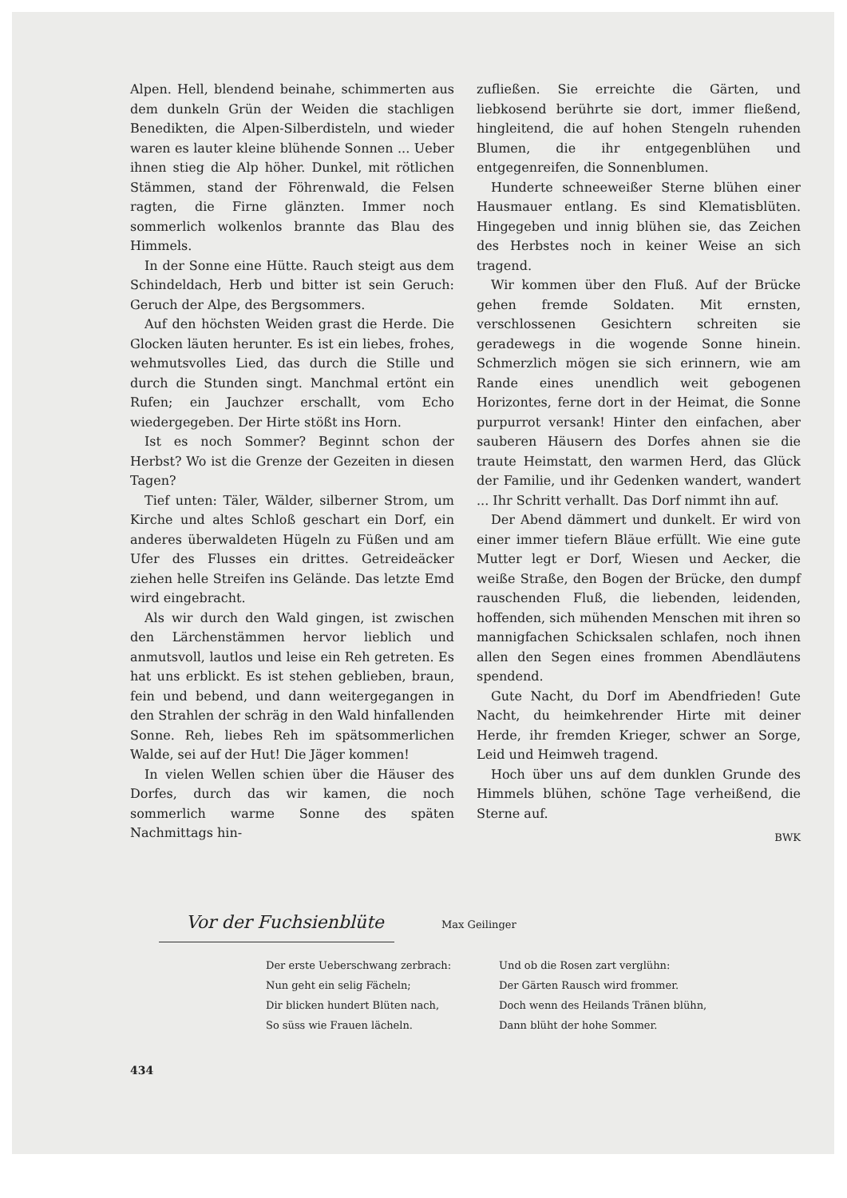Alpen. Hell, blendend beinahe, schimmerten aus dem dunkeln Grün der Weiden die stachligen Benedikten, die Alpen-Silberdisteln, und wieder waren es lauter kleine blühende Sonnen ... Ueber ihnen stieg die Alp höher. Dunkel, mit rötlichen Stämmen, stand der Föhrenwald, die Felsen ragten, die Firne glänzten. Immer noch sommerlich wolkenlos brannte das Blau des Himmels.
In der Sonne eine Hütte. Rauch steigt aus dem Schindeldach, Herb und bitter ist sein Geruch: Geruch der Alpe, des Bergsommers.
Auf den höchsten Weiden grast die Herde. Die Glocken läuten herunter. Es ist ein liebes, frohes, wehmutsvolles Lied, das durch die Stille und durch die Stunden singt. Manchmal ertönt ein Rufen; ein Jauchzer erschallt, vom Echo wiedergegeben. Der Hirte stößt ins Horn.
Ist es noch Sommer? Beginnt schon der Herbst? Wo ist die Grenze der Gezeiten in diesen Tagen?
Tief unten: Täler, Wälder, silberner Strom, um Kirche und altes Schloß geschart ein Dorf, ein anderes überwaldeten Hügeln zu Füßen und am Ufer des Flusses ein drittes. Getreideäcker ziehen helle Streifen ins Gelände. Das letzte Emd wird eingebracht.
Als wir durch den Wald gingen, ist zwischen den Lärchenstämmen hervor lieblich und anmutsvoll, lautlos und leise ein Reh getreten. Es hat uns erblickt. Es ist stehen geblieben, braun, fein und bebend, und dann weitergegangen in den Strahlen der schräg in den Wald hinfallenden Sonne. Reh, liebes Reh im spätsommerlichen Walde, sei auf der Hut! Die Jäger kommen!
In vielen Wellen schien über die Häuser des Dorfes, durch das wir kamen, die noch sommerlich warme Sonne des späten Nachmittags hin-
zufließen. Sie erreichte die Gärten, und liebkosend berührte sie dort, immer fließend, hingleitend, die auf hohen Stengeln ruhenden Blumen, die ihr entgegenblühen und entgegenreifen, die Sonnenblumen.
Hunderte schneeweißer Sterne blühen einer Hausmauer entlang. Es sind Klematisblüten. Hingegeben und innig blühen sie, das Zeichen des Herbstes noch in keiner Weise an sich tragend.
Wir kommen über den Fluß. Auf der Brücke gehen fremde Soldaten. Mit ernsten, verschlossenen Gesichtern schreiten sie geradewegs in die wogende Sonne hinein. Schmerzlich mögen sie sich erinnern, wie am Rande eines unendlich weit gebogenen Horizontes, ferne dort in der Heimat, die Sonne purpurrot versank! Hinter den einfachen, aber sauberen Häusern des Dorfes ahnen sie die traute Heimstatt, den warmen Herd, das Glück der Familie, und ihr Gedenken wandert, wandert ... Ihr Schritt verhallt. Das Dorf nimmt ihn auf.
Der Abend dämmert und dunkelt. Er wird von einer immer tiefern Bläue erfüllt. Wie eine gute Mutter legt er Dorf, Wiesen und Aecker, die weiße Straße, den Bogen der Brücke, den dumpf rauschenden Fluß, die liebenden, leidenden, hoffenden, sich mühenden Menschen mit ihren so mannigfachen Schicksalen schlafen, noch ihnen allen den Segen eines frommen Abendläutens spendend.
Gute Nacht, du Dorf im Abendfrieden! Gute Nacht, du heimkehrender Hirte mit deiner Herde, ihr fremden Krieger, schwer an Sorge, Leid und Heimweh tragend.
Hoch über uns auf dem dunklen Grunde des Himmels blühen, schöne Tage verheißend, die Sterne auf.
BWK
Vor der Fuchsienblüte
Max Geilinger
Der erste Ueberschwang zerbrach:
Nun geht ein selig Fächeln;
Dir blicken hundert Blüten nach,
So süss wie Frauen lächeln.
Und ob die Rosen zart verglühn:
Der Gärten Rausch wird frommer.
Doch wenn des Heilands Tränen blühn,
Dann blüht der hohe Sommer.
434